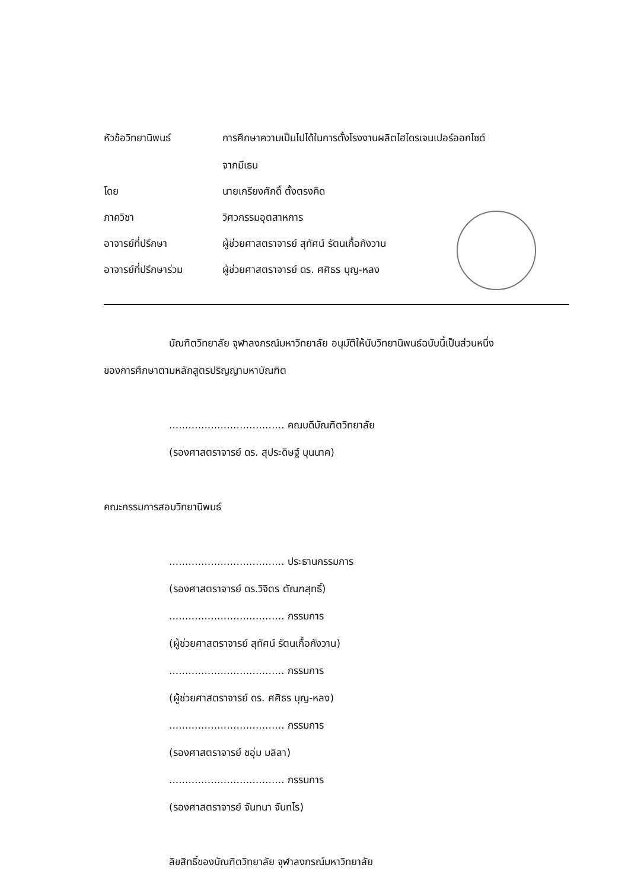หัวข้อวิทยานิพนธ์ การศึกษาความเป็นไปได้ในการตั้งโรงงานผลิตไฮโดรเจนเปอร์ออกไซด์
จากมีเธน
โดย นายเกรียงศักดิ์ ตั้งตรงคิด
ภาควิชา วิศวกรรมอุตสาหการ
อาจารย์ที่ปรึกษา ผู้ช่วยศาสตราจารย์ สุทัศน์ รัตนเกื้อกังวาน
อาจารย์ที่ปรึกษาร่วม
ผู้ช่วยศาสตราจารย์ ดร. ศศิธร บุญ-หลง
บัณฑิตวิทยาลัย จุฬาลงกรณ์มหาวิทยาลัย อนุมัติให้นับวิทยานิพนธ์ฉบับนี้เป็นส่วนหนึ่ง
ของการศึกษาตามหลักสูตรปริญญามหาบัณฑิต
.................................... คณบดีบัณฑิตวิทยาลัย
(รองศาสตราจารย์ ดร. สุประดิษฐ์ บุนนาค)
คณะกรรมการสอบวิทยานิพนธ์
.................................... ประธานกรรมการ
(รองศาสตราจารย์ ดร.วิจิตร ตัณฑสุทธิ์)
.................................... กรรมการ
(ผู้ช่วยศาสตราจารย์ สุทัศน์ รัตนเกื้อกังวาน)
.................................... กรรมการ
(ผู้ช่วยศาสตราจารย์ ดร. ศศิธร บุญ-หลง)
.................................... กรรมการ
(รองศาสตราจารย์ ชอุ่ม มลิลา)
.................................... กรรมการ
(รองศาสตราจารย์ จันทนา จันทโร)
ลิขสิทธิ์ของบัณฑิตวิทยาลัย จุฬาลงกรณ์มหาวิทยาลัย